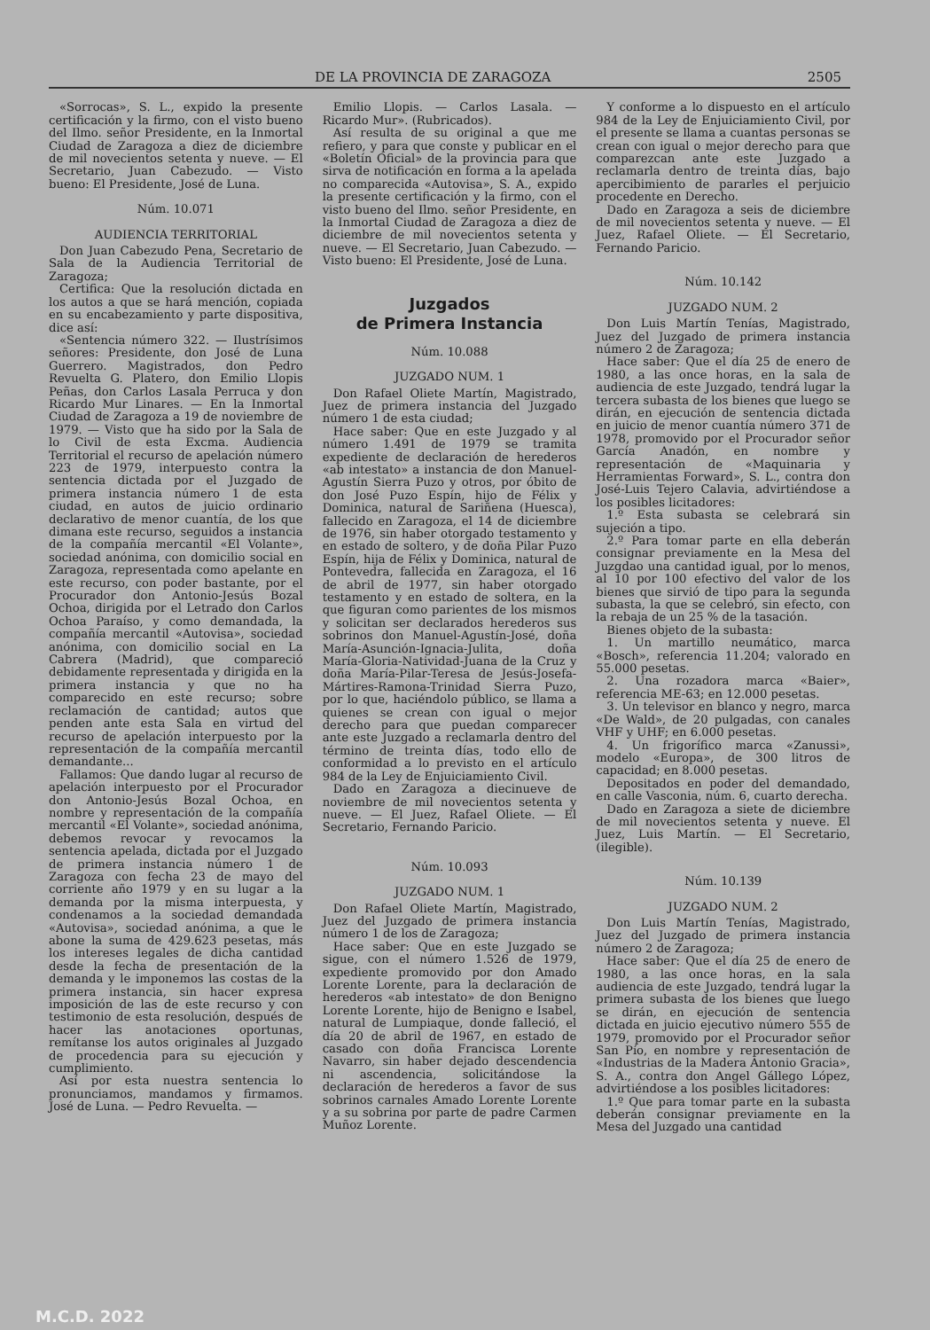DE LA PROVINCIA DE ZARAGOZA 2505
«Sorrocas», S. L., expido la presente certificación y la firmo, con el visto bueno del Ilmo. señor Presidente, en la Inmortal Ciudad de Zaragoza a diez de diciembre de mil novecientos setenta y nueve. — El Secretario, Juan Cabezudo. — Visto bueno: El Presidente, José de Luna.
Núm. 10.071
AUDIENCIA TERRITORIAL
Don Juan Cabezudo Pena, Secretario de Sala de la Audiencia Territorial de Zaragoza;
Certifica: Que la resolución dictada en los autos a que se hará mención, copiada en su encabezamiento y parte dispositiva, dice así:
«Sentencia número 322. — Ilustrísimos señores: Presidente, don José de Luna Guerrero. Magistrados, don Pedro Revuelta G. Platero, don Emilio Llopis Peñas, don Carlos Lasala Perruca y don Ricardo Mur Linares. — En la Inmortal Ciudad de Zaragoza a 19 de noviembre de 1979. — Visto que ha sido por la Sala de lo Civil de esta Excma. Audiencia Territorial el recurso de apelación número 223 de 1979, interpuesto contra la sentencia dictada por el Juzgado de primera instancia número 1 de esta ciudad, en autos de juicio ordinario declarativo de menor cuantía, de los que dimana este recurso, seguidos a instancia de la compañía mercantil «El Volante», sociedad anónima, con domicilio social en Zaragoza, representada como apelante en este recurso, con poder bastante, por el Procurador don Antonio-Jesús Bozal Ochoa, dirigida por el Letrado don Carlos Ochoa Paraíso, y como demandada, la compañía mercantil «Autovisa», sociedad anónima, con domicilio social en La Cabrera (Madrid), que compareció debidamente representada y dirigida en la primera instancia y que no ha comparecido en este recurso; sobre reclamación de cantidad; autos que penden ante esta Sala en virtud del recurso de apelación interpuesto por la representación de la compañía mercantil demandante...
Fallamos: Que dando lugar al recurso de apelación interpuesto por el Procurador don Antonio-Jesús Bozal Ochoa, en nombre y representación de la compañía mercantil «El Volante», sociedad anónima, debemos revocar y revocamos la sentencia apelada, dictada por el Juzgado de primera instancia número 1 de Zaragoza con fecha 23 de mayo del corriente año 1979 y en su lugar a la demanda por la misma interpuesta, y condenamos a la sociedad demandada «Autovisa», sociedad anónima, a que le abone la suma de 429.623 pesetas, más los intereses legales de dicha cantidad desde la fecha de presentación de la demanda y le imponemos las costas de la primera instancia, sin hacer expresa imposición de las de este recurso y con testimonio de esta resolución, después de hacer las anotaciones oportunas, remítanse los autos originales al Juzgado de procedencia para su ejecución y cumplimiento.
Así por esta nuestra sentencia lo pronunciamos, mandamos y firmamos. José de Luna. — Pedro Revuelta. —
Emilio Llopis. — Carlos Lasala. — Ricardo Mur». (Rubricados).
Así resulta de su original a que me refiero, y para que conste y publicar en el «Boletín Oficial» de la provincia para que sirva de notificación en forma a la apelada no comparecida «Autovisa», S. A., expido la presente certificación y la firmo, con el visto bueno del Ilmo. señor Presidente, en la Inmortal Ciudad de Zaragoza a diez de diciembre de mil novecientos setenta y nueve. — El Secretario, Juan Cabezudo. — Visto bueno: El Presidente, José de Luna.
Juzgados
de Primera Instancia
Núm. 10.088
JUZGADO NUM. 1
Don Rafael Oliete Martín, Magistrado, Juez de primera instancia del Juzgado número 1 de esta ciudad;
Hace saber: Que en este Juzgado y al número 1.491 de 1979 se tramita expediente de declaración de herederos «ab intestato» a instancia de don Manuel-Agustín Sierra Puzo y otros, por óbito de don José Puzo Espín, hijo de Félix y Dominica, natural de Sariñena (Huesca), fallecido en Zaragoza, el 14 de diciembre de 1976, sin haber otorgado testamento y en estado de soltero, y de doña Pilar Puzo Espín, hija de Félix y Dominica, natural de Pontevedra, fallecida en Zaragoza, el 16 de abril de 1977, sin haber otorgado testamento y en estado de soltera, en la que figuran como parientes de los mismos y solicitan ser declarados herederos sus sobrinos don Manuel-Agustín-José, doña María-Asunción-Ignacia-Julita, doña María-Gloria-Natividad-Juana de la Cruz y doña María-Pilar-Teresa de Jesús-Josefa-Mártires-Ramona-Trinidad Sierra Puzo, por lo que, haciéndolo público, se llama a quienes se crean con igual o mejor derecho para que puedan comparecer ante este Juzgado a reclamarla dentro del término de treinta días, todo ello de conformidad a lo previsto en el artículo 984 de la Ley de Enjuiciamiento Civil.
Dado en Zaragoza a diecinueve de noviembre de mil novecientos setenta y nueve. — El Juez, Rafael Oliete. — El Secretario, Fernando Paricio.
Núm. 10.093
JUZGADO NUM. 1
Don Rafael Oliete Martín, Magistrado, Juez del Juzgado de primera instancia número 1 de los de Zaragoza;
Hace saber: Que en este Juzgado se sigue, con el número 1.526 de 1979, expediente promovido por don Amado Lorente Lorente, para la declaración de herederos «ab intestato» de don Benigno Lorente Lorente, hijo de Benigno e Isabel, natural de Lumpiaque, donde falleció, el día 20 de abril de 1967, en estado de casado con doña Francisca Lorente Navarro, sin haber dejado descendencia ni ascendencia, solicitándose la declaración de herederos a favor de sus sobrinos carnales Amado Lorente Lorente y a su sobrina por parte de padre Carmen Muñoz Lorente.
Y conforme a lo dispuesto en el artículo 984 de la Ley de Enjuiciamiento Civil, por el presente se llama a cuantas personas se crean con igual o mejor derecho para que comparezcan ante este Juzgado a reclamarla dentro de treinta días, bajo apercibimiento de pararles el perjuicio procedente en Derecho.
Dado en Zaragoza a seis de diciembre de mil novecientos setenta y nueve. — El Juez, Rafael Oliete. — El Secretario, Fernando Paricio.
Núm. 10.142
JUZGADO NUM. 2
Don Luis Martín Tenías, Magistrado, Juez del Juzgado de primera instancia número 2 de Zaragoza;
Hace saber: Que el día 25 de enero de 1980, a las once horas, en la sala de audiencia de este Juzgado, tendrá lugar la tercera subasta de los bienes que luego se dirán, en ejecución de sentencia dictada en juicio de menor cuantía número 371 de 1978, promovido por el Procurador señor García Anadón, en nombre y representación de «Maquinaria y Herramientas Forward», S. L., contra don José-Luis Tejero Calavia, advirtiéndose a los posibles licitadores:
1.º Esta subasta se celebrará sin sujeción a tipo.
2.º Para tomar parte en ella deberán consignar previamente en la Mesa del Juzgdao una cantidad igual, por lo menos, al 10 por 100 efectivo del valor de los bienes que sirvió de tipo para la segunda subasta, la que se celebró, sin efecto, con la rebaja de un 25 % de la tasación.
Bienes objeto de la subasta:
1. Un martillo neumático, marca «Bosch», referencia 11.204; valorado en 55.000 pesetas.
2. Una rozadora marca «Baier», referencia ME-63; en 12.000 pesetas.
3. Un televisor en blanco y negro, marca «De Wald», de 20 pulgadas, con canales VHF y UHF; en 6.000 pesetas.
4. Un frigorífico marca «Zanussi», modelo «Europa», de 300 litros de capacidad; en 8.000 pesetas.
Depositados en poder del demandado, en calle Vasconia, núm. 6, cuarto derecha.
Dado en Zaragoza a siete de diciembre de mil novecientos setenta y nueve. El Juez, Luis Martín. — El Secretario, (ilegible).
Núm. 10.139
JUZGADO NUM. 2
Don Luis Martín Tenías, Magistrado, Juez del Juzgado de primera instancia número 2 de Zaragoza;
Hace saber: Que el día 25 de enero de 1980, a las once horas, en la sala audiencia de este Juzgado, tendrá lugar la primera subasta de los bienes que luego se dirán, en ejecución de sentencia dictada en juicio ejecutivo número 555 de 1979, promovido por el Procurador señor San Pío, en nombre y representación de «Industrias de la Madera Antonio Gracia», S. A., contra don Angel Gállego López, advirtiéndose a los posibles licitadores:
1.º Que para tomar parte en la subasta deberán consignar previamente en la Mesa del Juzgado una cantidad
M.C.D. 2022